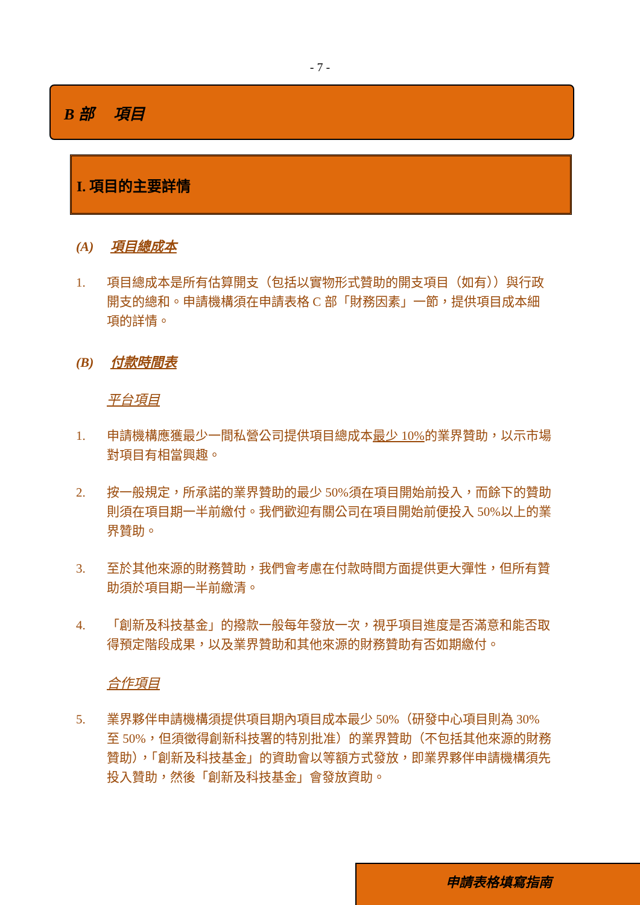- 7 -
B 部　 項目
I. 項目的主要詳情
(A) 項目總成本
1. 項目總成本是所有估算開支（包括以實物形式贊助的開支項目（如有））與行政開支的總和。申請機構須在申請表格 C 部「財務因素」一節，提供項目成本細項的詳情。
(B) 付款時間表
平台項目
1. 申請機構應獲最少一間私營公司提供項目總成本最少 10% 的業界贊助，以示市場對項目有相當興趣。
2. 按一般規定，所承諾的業界贊助的最少 50%須在項目開始前投入，而餘下的贊助則須在項目期一半前繳付。我們歡迎有關公司在項目開始前便投入 50%以上的業界贊助。
3. 至於其他來源的財務贊助，我們會考慮在付款時間方面提供更大彈性，但所有贊助須於項目期一半前繳清。
4. 「創新及科技基金」的撥款一般每年發放一次，視乎項目進度是否滿意和能否取得預定階段成果，以及業界贊助和其他來源的財務贊助有否如期繳付。
合作項目
5. 業界夥伴申請機構須提供項目期內項目成本最少 50%（研發中心項目則為 30%至 50%，但須徵得創新科技署的特別批准）的業界贊助（不包括其他來源的財務贊助），「創新及科技基金」的資助會以等額方式發放，即業界夥伴申請機構須先投入贊助，然後「創新及科技基金」會發放資助。
申請表格填寫指南